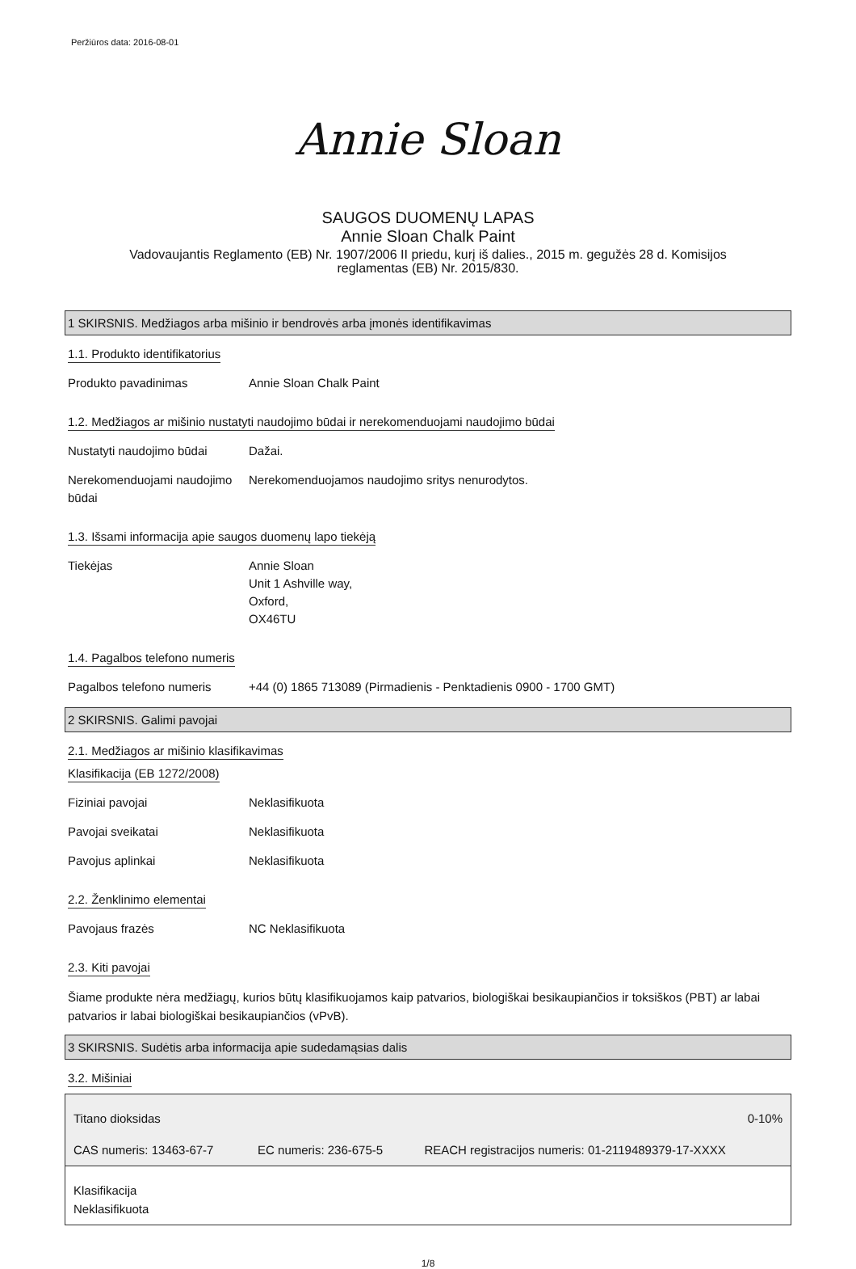Peržiūros data: 2016-08-01
Annie Sloan
SAUGOS DUOMENŲ LAPAS
Annie Sloan Chalk Paint
Vadovaujantis Reglamento (EB) Nr. 1907/2006 II priedu, kurį iš dalies., 2015 m. gegužės 28 d. Komisijos reglamentas (EB) Nr. 2015/830.
1 SKIRSNIS. Medžiagos arba mišinio ir bendrovės arba įmonės identifikavimas
1.1. Produkto identifikatorius
Produkto pavadinimas Annie Sloan Chalk Paint
1.2. Medžiagos ar mišinio nustatyti naudojimo būdai ir nerekomenduojami naudojimo būdai
Nustatyti naudojimo būdai Dažai.
Nerekomenduojami naudojimo būdai Nerekomenduojamos naudojimo sritys nenurodytos.
1.3. Išsami informacija apie saugos duomenų lapo tiekėją
Tiekėjas Annie Sloan
Unit 1 Ashville way,
Oxford,
OX46TU
1.4. Pagalbos telefono numeris
Pagalbos telefono numeris +44 (0) 1865 713089 (Pirmadienis - Penktadienis 0900 - 1700 GMT)
2 SKIRSNIS. Galimi pavojai
2.1. Medžiagos ar mišinio klasifikavimas
Klasifikacija (EB 1272/2008)
Fiziniai pavojai Neklasifikuota
Pavojai sveikatai Neklasifikuota
Pavojus aplinkai Neklasifikuota
2.2. Ženklinimo elementai
Pavojaus frazės NC Neklasifikuota
2.3. Kiti pavojai
Šiame produkte nėra medžiagų, kurios būtų klasifikuojamos kaip patvarios, biologiškai besikaupiančios ir toksiškos (PBT) ar labai patvarios ir labai biologiškai besikaupiančios (vPvB).
3 SKIRSNIS. Sudėtis arba informacija apie sudedamąsias dalis
3.2. Mišiniai
| Titano dioksidas | | 0-10% |
| CAS numeris: 13463-67-7 | EC numeris: 236-675-5 | REACH registracijos numeris: 01-2119489379-17-XXXX |
| Klasifikacija Neklasifikuota | | |
1/8